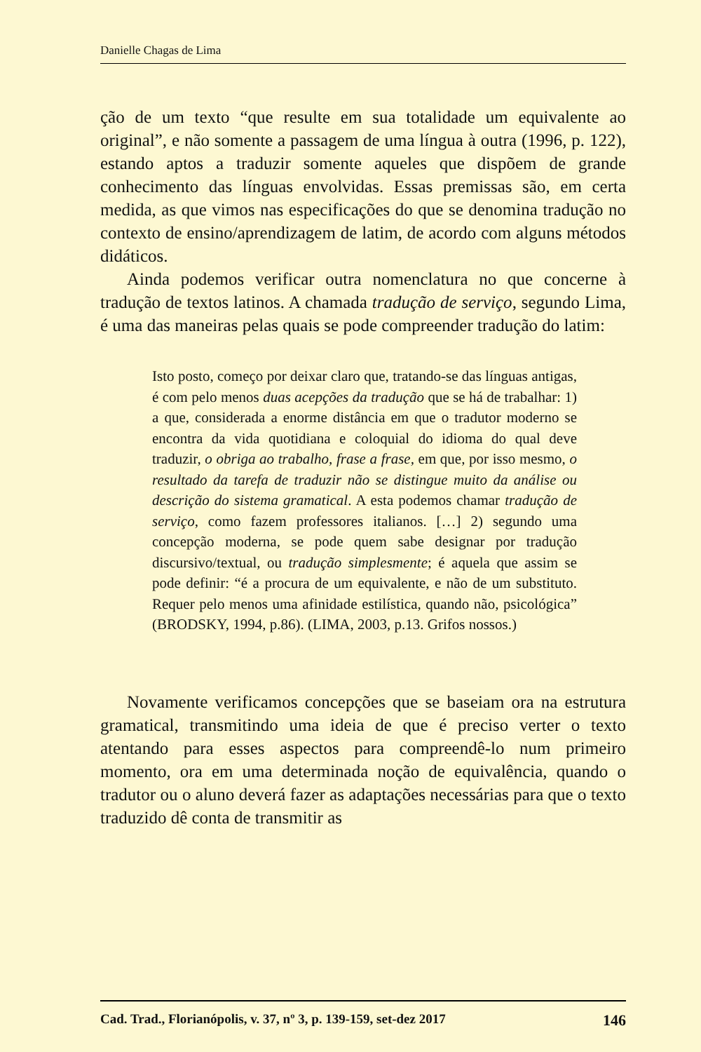Danielle Chagas de Lima
ção de um texto “que resulte em sua totalidade um equivalente ao original”, e não somente a passagem de uma língua à outra (1996, p. 122), estando aptos a traduzir somente aqueles que dispõem de grande conhecimento das línguas envolvidas. Essas premissas são, em certa medida, as que vimos nas especificações do que se denomina tradução no contexto de ensino/aprendizagem de latim, de acordo com alguns métodos didáticos.
Ainda podemos verificar outra nomenclatura no que concerne à tradução de textos latinos. A chamada tradução de serviço, segundo Lima, é uma das maneiras pelas quais se pode compreender tradução do latim:
Isto posto, começo por deixar claro que, tratando-se das línguas antigas, é com pelo menos duas acepções da tradução que se há de trabalhar: 1) a que, considerada a enorme distância em que o tradutor moderno se encontra da vida quotidiana e coloquial do idioma do qual deve traduzir, o obriga ao trabalho, frase a frase, em que, por isso mesmo, o resultado da tarefa de traduzir não se distingue muito da análise ou descrição do sistema gramatical. A esta podemos chamar tradução de serviço, como fazem professores italianos. […] 2) segundo uma concepção moderna, se pode quem sabe designar por tradução discursivo/textual, ou tradução simplesmente; é aquela que assim se pode definir: “é a procura de um equivalente, e não de um substituto. Requer pelo menos uma afinidade estilística, quando não, psicológica” (BRODSKY, 1994, p.86). (LIMA, 2003, p.13. Grifos nossos.)
Novamente verificamos concepções que se baseiam ora na estrutura gramatical, transmitindo uma ideia de que é preciso verter o texto atentando para esses aspectos para compreendê-lo num primeiro momento, ora em uma determinada noção de equivalência, quando o tradutor ou o aluno deverá fazer as adaptações necessárias para que o texto traduzido dê conta de transmitir as
Cad. Trad., Florianópolis, v. 37, nº 3, p. 139-159, set-dez 2017 146